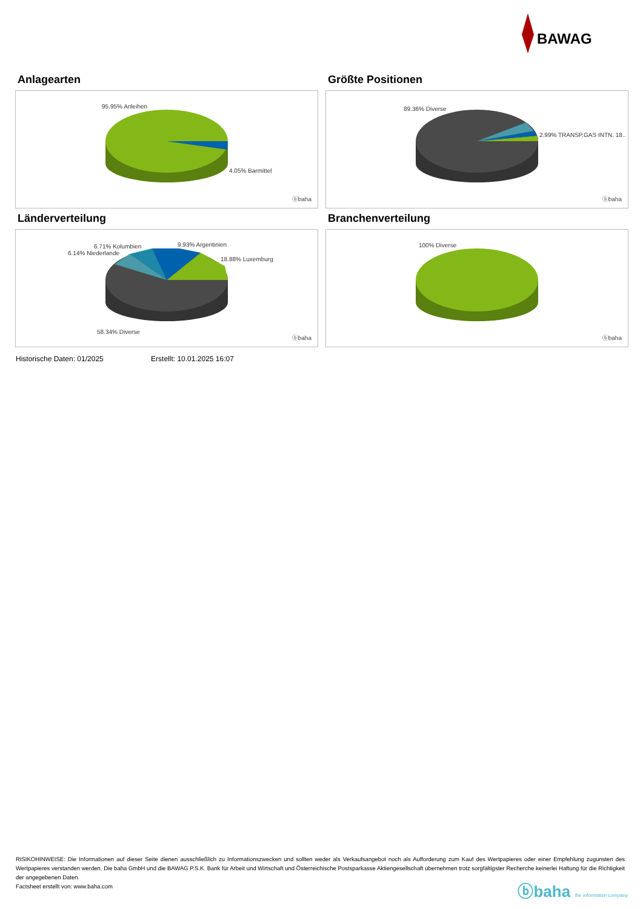BAWAG
Anlagearten
95.95% Anleihen
4.05% Barmittel
ⓑbaha
Größte Positionen
89.36% Diverse
2.99% TRANSP.GAS INTN. 18..
ⓑbaha
Länderverteilung
6.71% Kolumbien
6.14% Niederlande
9.93% Argentinien
18.88% Luxemburg
58.34% Diverse
ⓑbaha
Branchenverteilung
100% Diverse
ⓑbaha
Historische Daten: 01/2025 Erstellt: 10.01.2025 16:07
RISIKOHINWEISE: Die Informationen auf dieser Seite dienen ausschließlich zu Informationszwecken und sollten weder als Verkaufsangebot noch als Aufforderung zum Kauf des Wertpapieres oder einer Empfehlung zugunsten des Wertpapieres verstanden werden. Die baha GmbH und die BAWAG P.S.K. Bank für Arbeit und Wirtschaft und Österreichische Postsparkasse Aktiengesellschaft übernehmen trotz sorgfältigster Recherche keinerlei Haftung für die Richtigkeit der angegebenen Daten.
Factsheet erstellt von: www.baha.com
ⓑbaha the information company